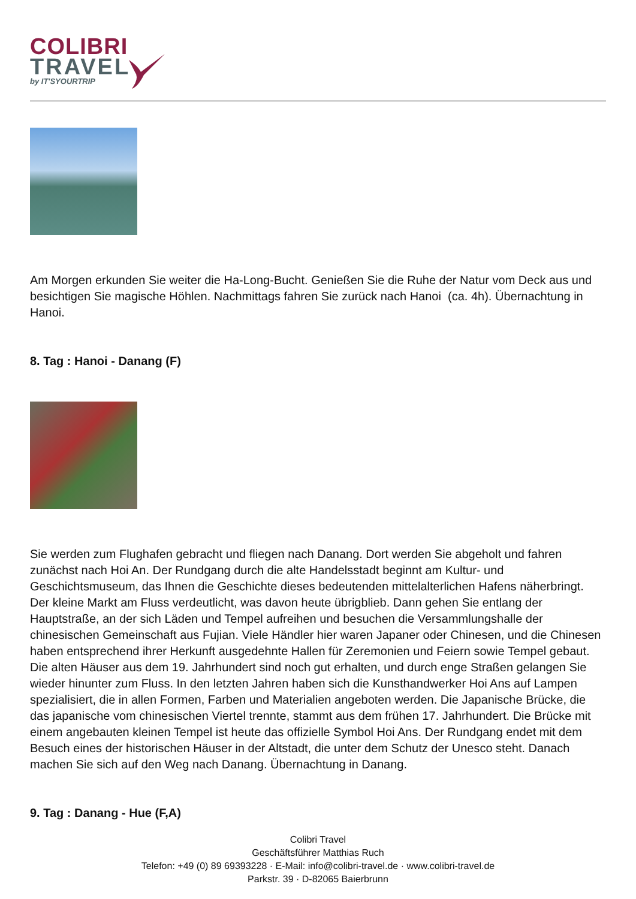COLIBRI
TRAVEL
by IT'SYOURTRIP
Am Morgen erkunden Sie weiter die Ha-Long-Bucht. Genießen Sie die Ruhe der Natur vom Deck aus und besichtigen Sie magische Höhlen. Nachmittags fahren Sie zurück nach Hanoi (ca. 4h). Übernachtung in Hanoi.
8. Tag : Hanoi - Danang (F)
Sie werden zum Flughafen gebracht und fliegen nach Danang. Dort werden Sie abgeholt und fahren zunächst nach Hoi An. Der Rundgang durch die alte Handelsstadt beginnt am Kultur- und Geschichtsmuseum, das Ihnen die Geschichte dieses bedeutenden mittelalterlichen Hafens näherbringt. Der kleine Markt am Fluss verdeutlicht, was davon heute übrigblieb. Dann gehen Sie entlang der Hauptstraße, an der sich Läden und Tempel aufreihen und besuchen die Versammlungshalle der chinesischen Gemeinschaft aus Fujian. Viele Händler hier waren Japaner oder Chinesen, und die Chinesen haben entsprechend ihrer Herkunft ausgedehnte Hallen für Zeremonien und Feiern sowie Tempel gebaut. Die alten Häuser aus dem 19. Jahrhundert sind noch gut erhalten, und durch enge Straßen gelangen Sie wieder hinunter zum Fluss. In den letzten Jahren haben sich die Kunsthandwerker Hoi Ans auf Lampen spezialisiert, die in allen Formen, Farben und Materialien angeboten werden. Die Japanische Brücke, die das japanische vom chinesischen Viertel trennte, stammt aus dem frühen 17. Jahrhundert. Die Brücke mit einem angebauten kleinen Tempel ist heute das offizielle Symbol Hoi Ans. Der Rundgang endet mit dem Besuch eines der historischen Häuser in der Altstadt, die unter dem Schutz der Unesco steht. Danach machen Sie sich auf den Weg nach Danang. Übernachtung in Danang.
9. Tag : Danang - Hue (F,A)
Colibri Travel
Geschäftsführer Matthias Ruch
Telefon: +49 (0) 89 69393228 · E-Mail: info@colibri-travel.de · www.colibri-travel.de
Parkstr. 39 · D-82065 Baierbrunn